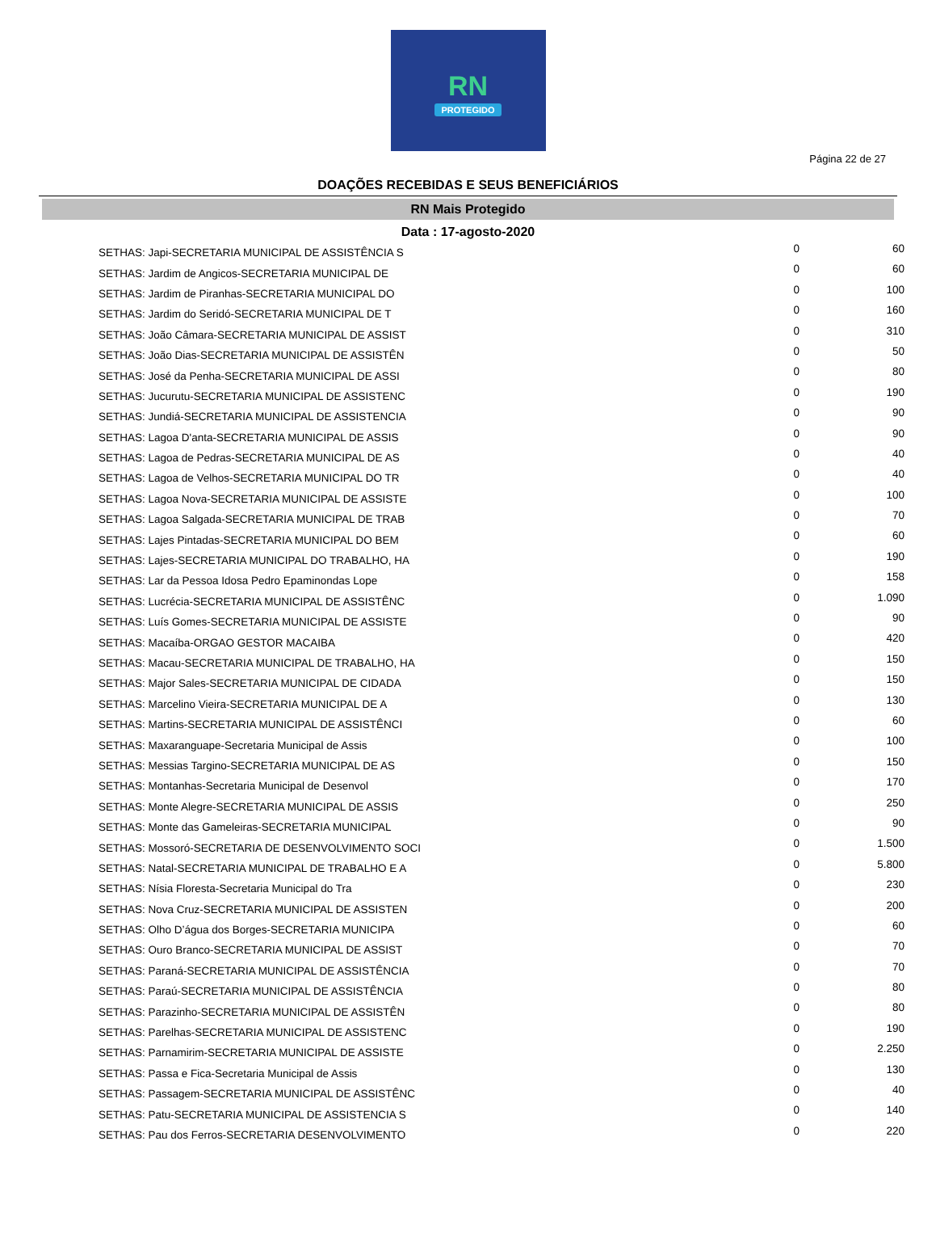RN
PROTEGIDO
Página 22 de 27
DOAÇÕES RECEBIDAS E SEUS BENEFICIÁRIOS
RN Mais Protegido
Data : 17-agosto-2020
| SETHAS: Japi-SECRETARIA MUNICIPAL DE ASSISTÊNCIA S | 0 | 60 |
| SETHAS: Jardim de Angicos-SECRETARIA MUNICIPAL DE | 0 | 60 |
| SETHAS: Jardim de Piranhas-SECRETARIA MUNICIPAL DO | 0 | 100 |
| SETHAS: Jardim do Seridó-SECRETARIA MUNICIPAL DE T | 0 | 160 |
| SETHAS: João Câmara-SECRETARIA MUNICIPAL DE ASSIST | 0 | 310 |
| SETHAS: João Dias-SECRETARIA MUNICIPAL DE ASSISTÊN | 0 | 50 |
| SETHAS: José da Penha-SECRETARIA MUNICIPAL DE ASSI | 0 | 80 |
| SETHAS: Jucurutu-SECRETARIA MUNICIPAL DE ASSISTENC | 0 | 190 |
| SETHAS: Jundiá-SECRETARIA MUNICIPAL DE ASSISTENCIA | 0 | 90 |
| SETHAS: Lagoa D'anta-SECRETARIA MUNICIPAL DE ASSIS | 0 | 90 |
| SETHAS: Lagoa de Pedras-SECRETARIA MUNICIPAL DE AS | 0 | 40 |
| SETHAS: Lagoa de Velhos-SECRETARIA MUNICIPAL DO TR | 0 | 40 |
| SETHAS: Lagoa Nova-SECRETARIA MUNICIPAL DE ASSISTE | 0 | 100 |
| SETHAS: Lagoa Salgada-SECRETARIA MUNICIPAL DE TRAB | 0 | 70 |
| SETHAS: Lajes Pintadas-SECRETARIA MUNICIPAL DO BEM | 0 | 60 |
| SETHAS: Lajes-SECRETARIA MUNICIPAL DO TRABALHO, HA | 0 | 190 |
| SETHAS: Lar da Pessoa Idosa Pedro Epaminondas Lope | 0 | 158 |
| SETHAS: Lucrécia-SECRETARIA MUNICIPAL DE ASSISTÊNC | 0 | 1.090 |
| SETHAS: Luís Gomes-SECRETARIA MUNICIPAL DE ASSISTE | 0 | 90 |
| SETHAS: Macaíba-ORGAO GESTOR MACAIBA | 0 | 420 |
| SETHAS: Macau-SECRETARIA MUNICIPAL DE TRABALHO, HA | 0 | 150 |
| SETHAS: Major Sales-SECRETARIA MUNICIPAL DE CIDADA | 0 | 150 |
| SETHAS: Marcelino Vieira-SECRETARIA MUNICIPAL DE A | 0 | 130 |
| SETHAS: Martins-SECRETARIA MUNICIPAL DE ASSISTÊNCI | 0 | 60 |
| SETHAS: Maxaranguape-Secretaria Municipal de Assis | 0 | 100 |
| SETHAS: Messias Targino-SECRETARIA MUNICIPAL DE AS | 0 | 150 |
| SETHAS: Montanhas-Secretaria Municipal de Desenvol | 0 | 170 |
| SETHAS: Monte Alegre-SECRETARIA MUNICIPAL DE ASSIS | 0 | 250 |
| SETHAS: Monte das Gameleiras-SECRETARIA MUNICIPAL | 0 | 90 |
| SETHAS: Mossoró-SECRETARIA DE DESENVOLVIMENTO SOCI | 0 | 1.500 |
| SETHAS: Natal-SECRETARIA MUNICIPAL DE TRABALHO E A | 0 | 5.800 |
| SETHAS: Nísia Floresta-Secretaria Municipal do Tra | 0 | 230 |
| SETHAS: Nova Cruz-SECRETARIA MUNICIPAL DE ASSISTEN | 0 | 200 |
| SETHAS: Olho D’água dos Borges-SECRETARIA MUNICIPA | 0 | 60 |
| SETHAS: Ouro Branco-SECRETARIA MUNICIPAL DE ASSIST | 0 | 70 |
| SETHAS: Paraná-SECRETARIA MUNICIPAL DE ASSISTÊNCIA | 0 | 70 |
| SETHAS: Paraú-SECRETARIA MUNICIPAL DE ASSISTÊNCIA | 0 | 80 |
| SETHAS: Parazinho-SECRETARIA MUNICIPAL DE ASSISTÊN | 0 | 80 |
| SETHAS: Parelhas-SECRETARIA MUNICIPAL DE ASSISTENC | 0 | 190 |
| SETHAS: Parnamirim-SECRETARIA MUNICIPAL DE ASSISTE | 0 | 2.250 |
| SETHAS: Passa e Fica-Secretaria Municipal de Assis | 0 | 130 |
| SETHAS: Passagem-SECRETARIA MUNICIPAL DE ASSISTÊNC | 0 | 40 |
| SETHAS: Patu-SECRETARIA MUNICIPAL DE ASSISTENCIA S | 0 | 140 |
| SETHAS: Pau dos Ferros-SECRETARIA DESENVOLVIMENTO | 0 | 220 |